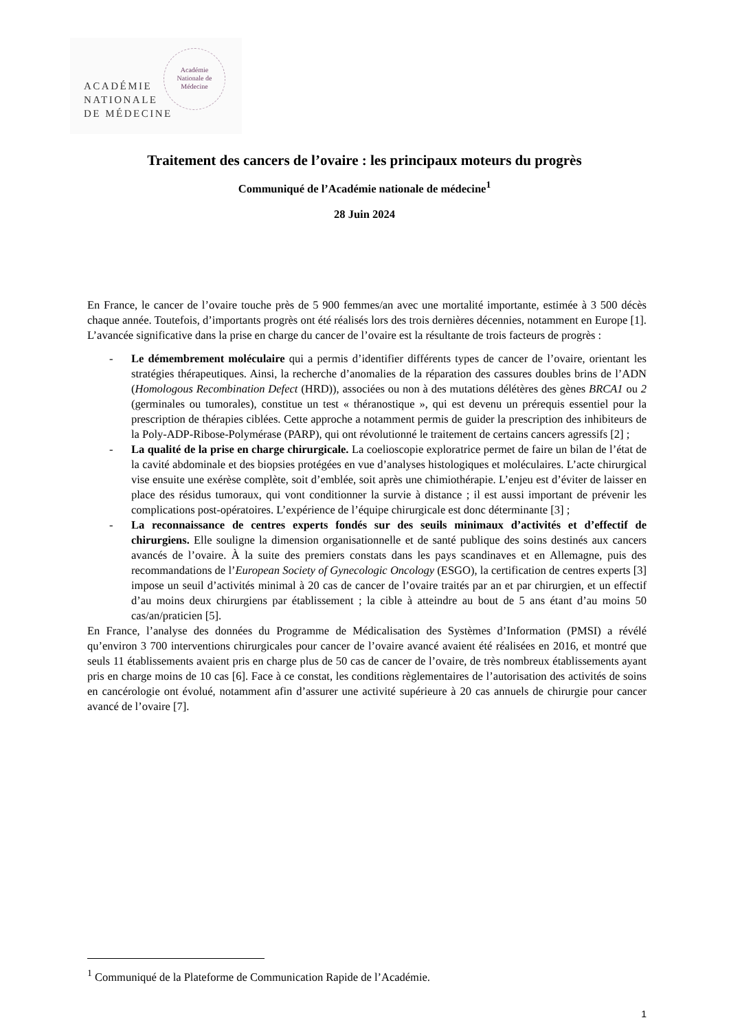ACADÉMIE
NATIONALE
DE MÉDECINE
Académie
Nationale de
Médecine
Traitement des cancers de l’ovaire : les principaux moteurs du progrès
Communiqué de l’Académie nationale de médecine<sup>1</sup>
28 Juin 2024
En France, le cancer de l’ovaire touche près de 5 900 femmes/an avec une mortalité importante, estimée à 3 500 décès chaque année. Toutefois, d’importants progrès ont été réalisés lors des trois dernières décennies, notamment en Europe [1]. L’avancée significative dans la prise en charge du cancer de l’ovaire est la résultante de trois facteurs de progrès :
- Le démembrement moléculaire qui a permis d’identifier différents types de cancer de l’ovaire, orientant les stratégies thérapeutiques. Ainsi, la recherche d’anomalies de la réparation des cassures doubles brins de l’ADN (Homologous Recombination Defect (HRD)), associées ou non à des mutations délétères des gènes BRCA1 ou 2 (germinales ou tumorales), constitue un test « théranostique », qui est devenu un prérequis essentiel pour la prescription de thérapies ciblées. Cette approche a notamment permis de guider la prescription des inhibiteurs de la Poly-ADP-Ribose-Polymérase (PARP), qui ont révolutionné le traitement de certains cancers agressifs [2] ;
- La qualité de la prise en charge chirurgicale. La coelioscopie exploratrice permet de faire un bilan de l’état de la cavité abdominale et des biopsies protégées en vue d’analyses histologiques et moléculaires. L’acte chirurgical vise ensuite une exérèse complète, soit d’emblée, soit après une chimiothérapie. L’enjeu est d’éviter de laisser en place des résidus tumoraux, qui vont conditionner la survie à distance ; il est aussi important de prévenir les complications post-opératoires. L’expérience de l’équipe chirurgicale est donc déterminante [3] ;
- La reconnaissance de centres experts fondés sur des seuils minimaux d’activités et d’effectif de chirurgiens. Elle souligne la dimension organisationnelle et de santé publique des soins destinés aux cancers avancés de l’ovaire. À la suite des premiers constats dans les pays scandinaves et en Allemagne, puis des recommandations de l’European Society of Gynecologic Oncology (ESGO), la certification de centres experts [3] impose un seuil d’activités minimal à 20 cas de cancer de l’ovaire traités par an et par chirurgien, et un effectif d’au moins deux chirurgiens par établissement ; la cible à atteindre au bout de 5 ans étant d’au moins 50 cas/an/praticien [5].
En France, l’analyse des données du Programme de Médicalisation des Systèmes d’Information (PMSI) a révélé qu’environ 3 700 interventions chirurgicales pour cancer de l’ovaire avancé avaient été réalisées en 2016, et montré que seuls 11 établissements avaient pris en charge plus de 50 cas de cancer de l’ovaire, de très nombreux établissements ayant pris en charge moins de 10 cas [6]. Face à ce constat, les conditions règlementaires de l’autorisation des activités de soins en cancérologie ont évolué, notamment afin d’assurer une activité supérieure à 20 cas annuels de chirurgie pour cancer avancé de l’ovaire [7].
<sup>1</sup> Communiqué de la Plateforme de Communication Rapide de l’Académie.
1